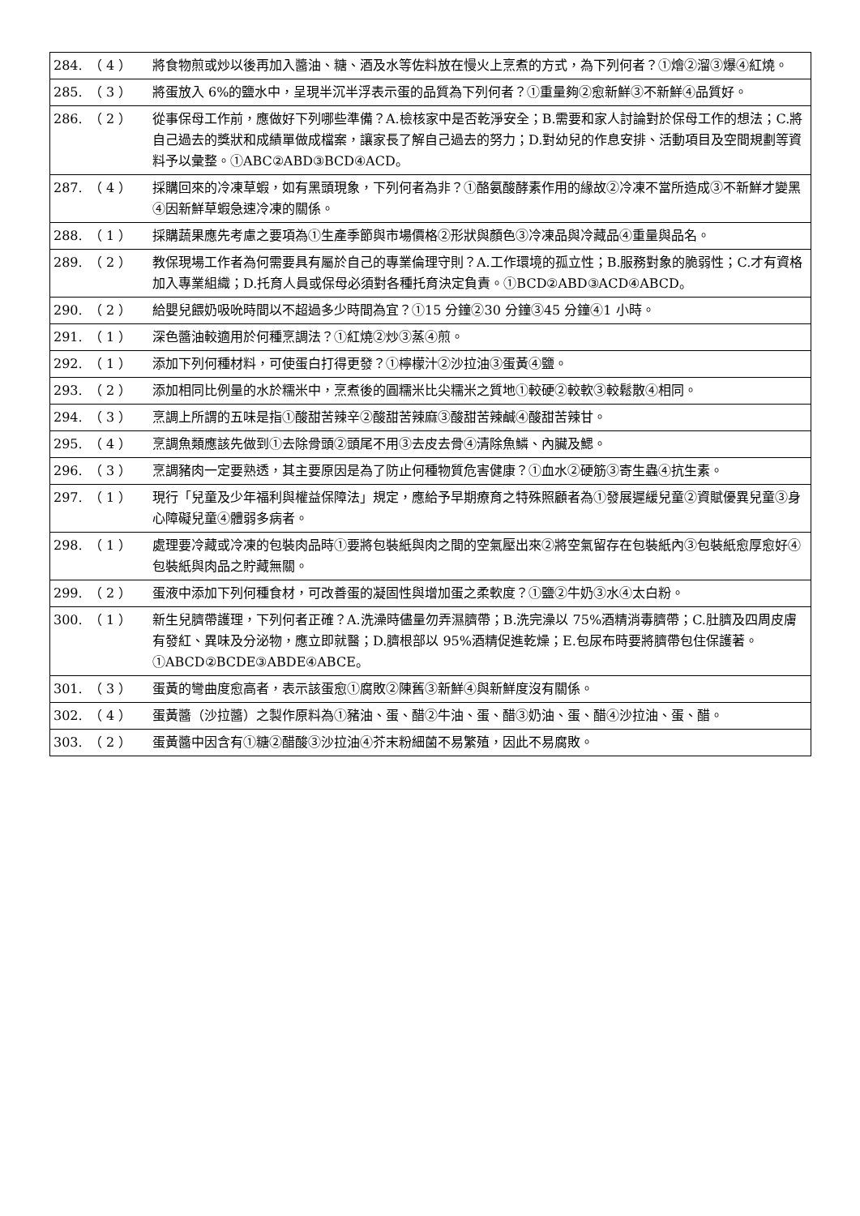| 284. | （ 4 ） | 將食物煎或炒以後再加入醬油、糖、酒及水等佐料放在慢火上烹煮的方式，為下列何者？①燴②溜③爆④紅燒。 |
| 285. | （ 3 ） | 將蛋放入 6%的鹽水中，呈現半沉半浮表示蛋的品質為下列何者？①重量夠②愈新鮮③不新鮮④品質好。 |
| 286. | （ 2 ） | 從事保母工作前，應做好下列哪些準備？A.檢核家中是否乾淨安全；B.需要和家人討論對於保母工作的想法；C.將自己過去的獎狀和成績單做成檔案，讓家長了解自己過去的努力；D.對幼兒的作息安排、活動項目及空間規劃等資料予以彙整。①ABC②ABD③BCD④ACD。 |
| 287. | （ 4 ） | 採購回來的冷凍草蝦，如有黑頭現象，下列何者為非？①酪氨酸酵素作用的緣故②冷凍不當所造成③不新鮮才變黑④因新鮮草蝦急速冷凍的關係。 |
| 288. | （ 1 ） | 採購蔬果應先考慮之要項為①生產季節與市場價格②形狀與顏色③冷凍品與冷藏品④重量與品名。 |
| 289. | （ 2 ） | 教保現場工作者為何需要具有屬於自己的專業倫理守則？A.工作環境的孤立性；B.服務對象的脆弱性；C.才有資格加入專業組織；D.托育人員或保母必須對各種托育決定負責。①BCD②ABD③ACD④ABCD。 |
| 290. | （ 2 ） | 給嬰兒餵奶吸吮時間以不超過多少時間為宜？①15 分鐘②30 分鐘③45 分鐘④1 小時。 |
| 291. | （ 1 ） | 深色醬油較適用於何種烹調法？①紅燒②炒③蒸④煎。 |
| 292. | （ 1 ） | 添加下列何種材料，可使蛋白打得更發？①檸檬汁②沙拉油③蛋黃④鹽。 |
| 293. | （ 2 ） | 添加相同比例量的水於糯米中，烹煮後的圓糯米比尖糯米之質地①較硬②較軟③較鬆散④相同。 |
| 294. | （ 3 ） | 烹調上所謂的五味是指①酸甜苦辣辛②酸甜苦辣麻③酸甜苦辣鹹④酸甜苦辣甘。 |
| 295. | （ 4 ） | 烹調魚類應該先做到①去除骨頭②頭尾不用③去皮去骨④清除魚鱗、內臟及鰓。 |
| 296. | （ 3 ） | 烹調豬肉一定要熟透，其主要原因是為了防止何種物質危害健康？①血水②硬筋③寄生蟲④抗生素。 |
| 297. | （ 1 ） | 現行「兒童及少年福利與權益保障法」規定，應給予早期療育之特殊照顧者為①發展遲緩兒童②資賦優異兒童③身心障礙兒童④體弱多病者。 |
| 298. | （ 1 ） | 處理要冷藏或冷凍的包裝肉品時①要將包裝紙與肉之間的空氣壓出來②將空氣留存在包裝紙內③包裝紙愈厚愈好④包裝紙與肉品之貯藏無關。 |
| 299. | （ 2 ） | 蛋液中添加下列何種食材，可改善蛋的凝固性與增加蛋之柔軟度？①鹽②牛奶③水④太白粉。 |
| 300. | （ 1 ） | 新生兒臍帶護理，下列何者正確？A.洗澡時儘量勿弄濕臍帶；B.洗完澡以 75%酒精消毒臍帶；C.肚臍及四周皮膚有發紅、異味及分泌物，應立即就醫；D.臍根部以 95%酒精促進乾燥；E.包尿布時要將臍帶包住保護著。①ABCD②BCDE③ABDE④ABCE。 |
| 301. | （ 3 ） | 蛋黃的彎曲度愈高者，表示該蛋愈①腐敗②陳舊③新鮮④與新鮮度沒有關係。 |
| 302. | （ 4 ） | 蛋黃醬（沙拉醬）之製作原料為①豬油、蛋、醋②牛油、蛋、醋③奶油、蛋、醋④沙拉油、蛋、醋。 |
| 303. | （ 2 ） | 蛋黃醬中因含有①糖②醋酸③沙拉油④芥末粉細菌不易繁殖，因此不易腐敗。 |